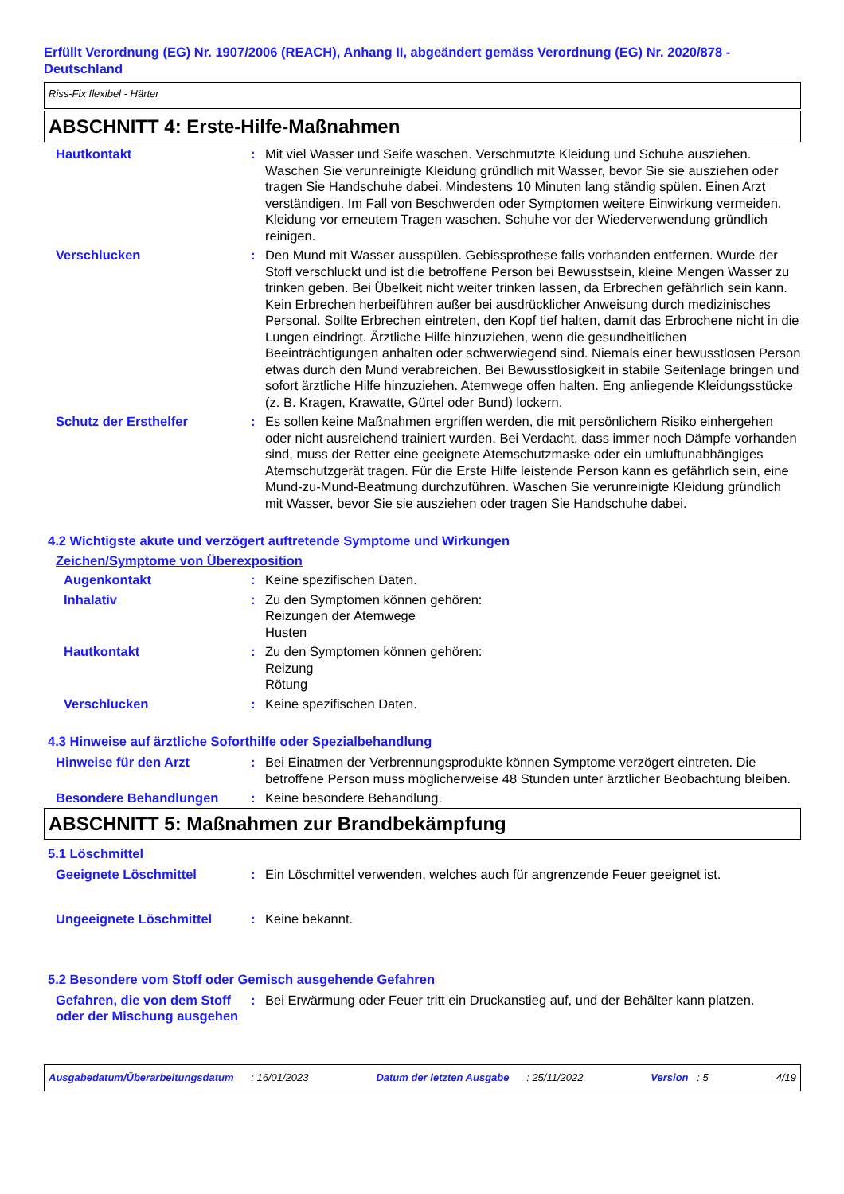Erfüllt Verordnung (EG) Nr. 1907/2006 (REACH), Anhang II, abgeändert gemäss Verordnung (EG) Nr. 2020/878 - Deutschland
Riss-Fix flexibel - Härter
ABSCHNITT 4: Erste-Hilfe-Maßnahmen
Hautkontakt : Mit viel Wasser und Seife waschen. Verschmutzte Kleidung und Schuhe ausziehen. Waschen Sie verunreinigte Kleidung gründlich mit Wasser, bevor Sie sie ausziehen oder tragen Sie Handschuhe dabei. Mindestens 10 Minuten lang ständig spülen. Einen Arzt verständigen. Im Fall von Beschwerden oder Symptomen weitere Einwirkung vermeiden. Kleidung vor erneutem Tragen waschen. Schuhe vor der Wiederverwendung gründlich reinigen.
Verschlucken : Den Mund mit Wasser ausspülen. Gebissprothese falls vorhanden entfernen. Wurde der Stoff verschluckt und ist die betroffene Person bei Bewusstsein, kleine Mengen Wasser zu trinken geben. Bei Übelkeit nicht weiter trinken lassen, da Erbrechen gefährlich sein kann. Kein Erbrechen herbeiführen außer bei ausdrücklicher Anweisung durch medizinisches Personal. Sollte Erbrechen eintreten, den Kopf tief halten, damit das Erbrochene nicht in die Lungen eindringt. Ärztliche Hilfe hinzuziehen, wenn die gesundheitlichen Beeinträchtigungen anhalten oder schwerwiegend sind. Niemals einer bewusstlosen Person etwas durch den Mund verabreichen. Bei Bewusstlosigkeit in stabile Seitenlage bringen und sofort ärztliche Hilfe hinzuziehen. Atemwege offen halten. Eng anliegende Kleidungsstücke (z. B. Kragen, Krawatte, Gürtel oder Bund) lockern.
Schutz der Ersthelfer : Es sollen keine Maßnahmen ergriffen werden, die mit persönlichem Risiko einhergehen oder nicht ausreichend trainiert wurden. Bei Verdacht, dass immer noch Dämpfe vorhanden sind, muss der Retter eine geeignete Atemschutzmaske oder ein umluftunabhängiges Atemschutzgerät tragen. Für die Erste Hilfe leistende Person kann es gefährlich sein, eine Mund-zu-Mund-Beatmung durchzuführen. Waschen Sie verunreinigte Kleidung gründlich mit Wasser, bevor Sie sie ausziehen oder tragen Sie Handschuhe dabei.
4.2 Wichtigste akute und verzögert auftretende Symptome und Wirkungen
Zeichen/Symptome von Überexposition
Augenkontakt : Keine spezifischen Daten.
Inhalativ : Zu den Symptomen können gehören:
Reizungen der Atemwege
Husten
Hautkontakt : Zu den Symptomen können gehören:
Reizung
Rötung
Verschlucken : Keine spezifischen Daten.
4.3 Hinweise auf ärztliche Soforthilfe oder Spezialbehandlung
Hinweise für den Arzt : Bei Einatmen der Verbrennungsprodukte können Symptome verzögert eintreten. Die betroffene Person muss möglicherweise 48 Stunden unter ärztlicher Beobachtung bleiben.
Besondere Behandlungen : Keine besondere Behandlung.
ABSCHNITT 5: Maßnahmen zur Brandbekämpfung
5.1 Löschmittel
Geeignete Löschmittel : Ein Löschmittel verwenden, welches auch für angrenzende Feuer geeignet ist.
Ungeeignete Löschmittel : Keine bekannt.
5.2 Besondere vom Stoff oder Gemisch ausgehende Gefahren
Gefahren, die von dem Stoff oder der Mischung ausgehen
: Bei Erwärmung oder Feuer tritt ein Druckanstieg auf, und der Behälter kann platzen.
Ausgabedatum/Überarbeitungsdatum : 16/01/2023 Datum der letzten Ausgabe : 25/11/2022 Version : 5 4/19